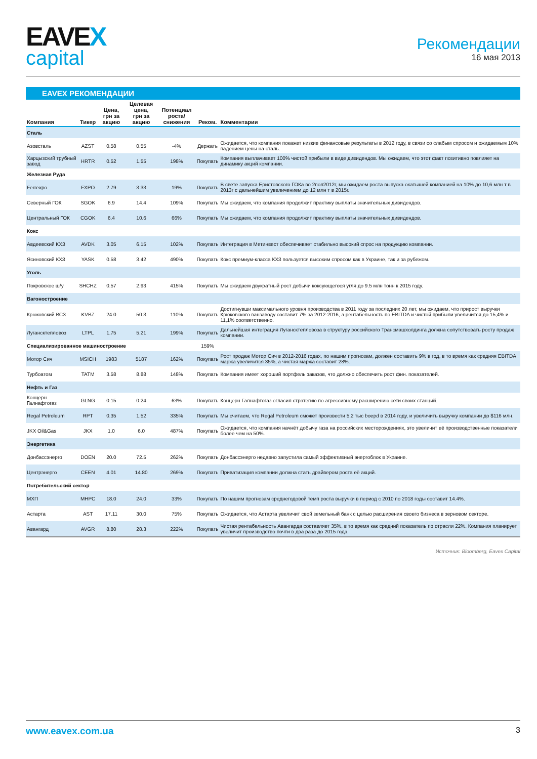EAVEX
capital
Рекомендации
16 мая 2013
EAVEX РЕКОМЕНДАЦИИ
| Компания | Тикер | Цена, грн за акцию | Целевая цена, грн за акцию | Потенциал роста/снижения | Реком. | Комментарии |
| --- | --- | --- | --- | --- | --- | --- |
| Сталь | | | | | | |
| Азовсталь | AZST | 0.58 | 0.55 | -4% | Держать | Ожидается, что компания покажет низкие финансовые результаты в 2012 году, в связи со слабым спросом и ожидаемым 10% падением цены на сталь. |
| Харцызский трубный завод | HRTR | 0.52 | 1.55 | 198% | Покупать | Компания выплачивает 100% чистой прибыли в виде дивидендов. Мы ожидаем, что этот факт позитивно повлияет на динамику акций компании. |
| Железная Руда | | | | | | |
| Ferrexpo | FXPO | 2.79 | 3.33 | 19% | Покупать | В свете запуска Еристовского ГОКа во 2пол2012г, мы ожидаем роста выпуска окатышей компанией на 10% до 10,6 млн т в 2013г с дальнейшим увеличением до 12 млн т в 2015г. |
| Северный ГОК | SGOK | 6.9 | 14.4 | 109% | Покупать | Мы ожидаем, что компания продолжит практику выплаты значительных дивидендов. |
| Центральный ГОК | CGOK | 6.4 | 10.6 | 66% | Покупать | Мы ожидаем, что компания продолжит практику выплаты значительных дивидендов. |
| Кокс | | | | | | |
| Авдеевский КХЗ | AVDK | 3.05 | 6.15 | 102% | Покупать | Интеграция в Метинвест обеспечивает стабильно высокий спрос на продукцию компании. |
| Ясиновский КХЗ | YASK | 0.58 | 3.42 | 490% | Покупать | Кокс премиум-класса КХЗ пользуется высоким спросом как в Украине, так и за рубежом. |
| Уголь | | | | | | |
| Покровское ш/у | SHCHZ | 0.57 | 2.93 | 415% | Покупать | Мы ожидаем двукратный рост добычи коксующегося угля до 9.5 млн тонн к 2015 году. |
| Вагоностроение | | | | | | |
| Крюковский ВСЗ | KVBZ | 24.0 | 50.3 | 110% | Покупать | Достигнувши максимального уровня производства в 2011 году за последних 20 лет, мы ожидаем, что прирост выручки Крюковского ванзаводу составит 7% за 2012-2016, а рентабельность по EBITDA и чистой прибыли увеличится до 15,4% и 11,1% соответственно. |
| Лугансктепловоз | LTPL | 1.75 | 5.21 | 199% | Покупать | Дальнейшая интеграция Лугансктепловоза в структуру российского Трансмашхолдинга должна сопутствовать росту продаж компании. |
| Специализированное машиностроение | | | | | 159% | |
| Мотор Сич | MSICH | 1983 | 5187 | 162% | Покупать | Рост продаж Мотор Сич в 2012-2016 годах, по нашим прогнозам, должен составить 9% в год, в то время как средняя EBITDA маржа увеличится 35%, а чистая маржа составит 28%. |
| Турбоатом | TATM | 3.58 | 8.88 | 148% | Покупать | Компания имеет хороший портфель заказов, что должно обеспечить рост фин. показателей. |
| Нефть и Газ | | | | | | |
| Концерн Галнафтогаз | GLNG | 0.15 | 0.24 | 63% | Покупать | Концерн Галнафтогаз огласил стратегию по агрессивному расширению сети своих станций. |
| Regal Petroleum | RPT | 0.35 | 1.52 | 335% | Покупать | Мы считаем, что Regal Petroleum сможет произвести 5,2 тыс boepd в 2014 году, и увеличить выручку компании до $116 млн. |
| JKX Oil&Gas | JKX | 1.0 | 6.0 | 487% | Покупать | Ожидается, что компания начнёт добычу газа на российских месторождениях, это увеличит её производственные показатели более чем на 50%. |
| Энергетика | | | | | | |
| Донбассэнерго | DOEN | 20.0 | 72.5 | 262% | Покупать | Донбассэнерго недавно запустила самый эффективный энергоблок в Украине. |
| Центрэнерго | CEEN | 4.01 | 14.80 | 269% | Покупать | Приватизация компании должна стать драйвером роста её акций. |
| Потребительский сектор | | | | | | |
| МХП | MHPC | 18.0 | 24.0 | 33% | Покупать | По нашим прогнозам среднегодовой темп роста выручки в период с 2010 по 2018 годы составит 14.4%. |
| Астарта | AST | 17.11 | 30.0 | 75% | Покупать | Ожидается, что Астарта увеличит свой земельный банк с целью расширения своего бизнеса в зерновом секторе. |
| Авангард | AVGR | 8.80 | 28.3 | 222% | Покупать | Чистая рентабельность Авангарда составляет 35%, в то время как средний показатель по отрасли 22%. Компания планирует увеличит производство почти в два раза до 2015 года |
Источник: Bloomberg, Eavex Capital
www.eavex.com.ua 3